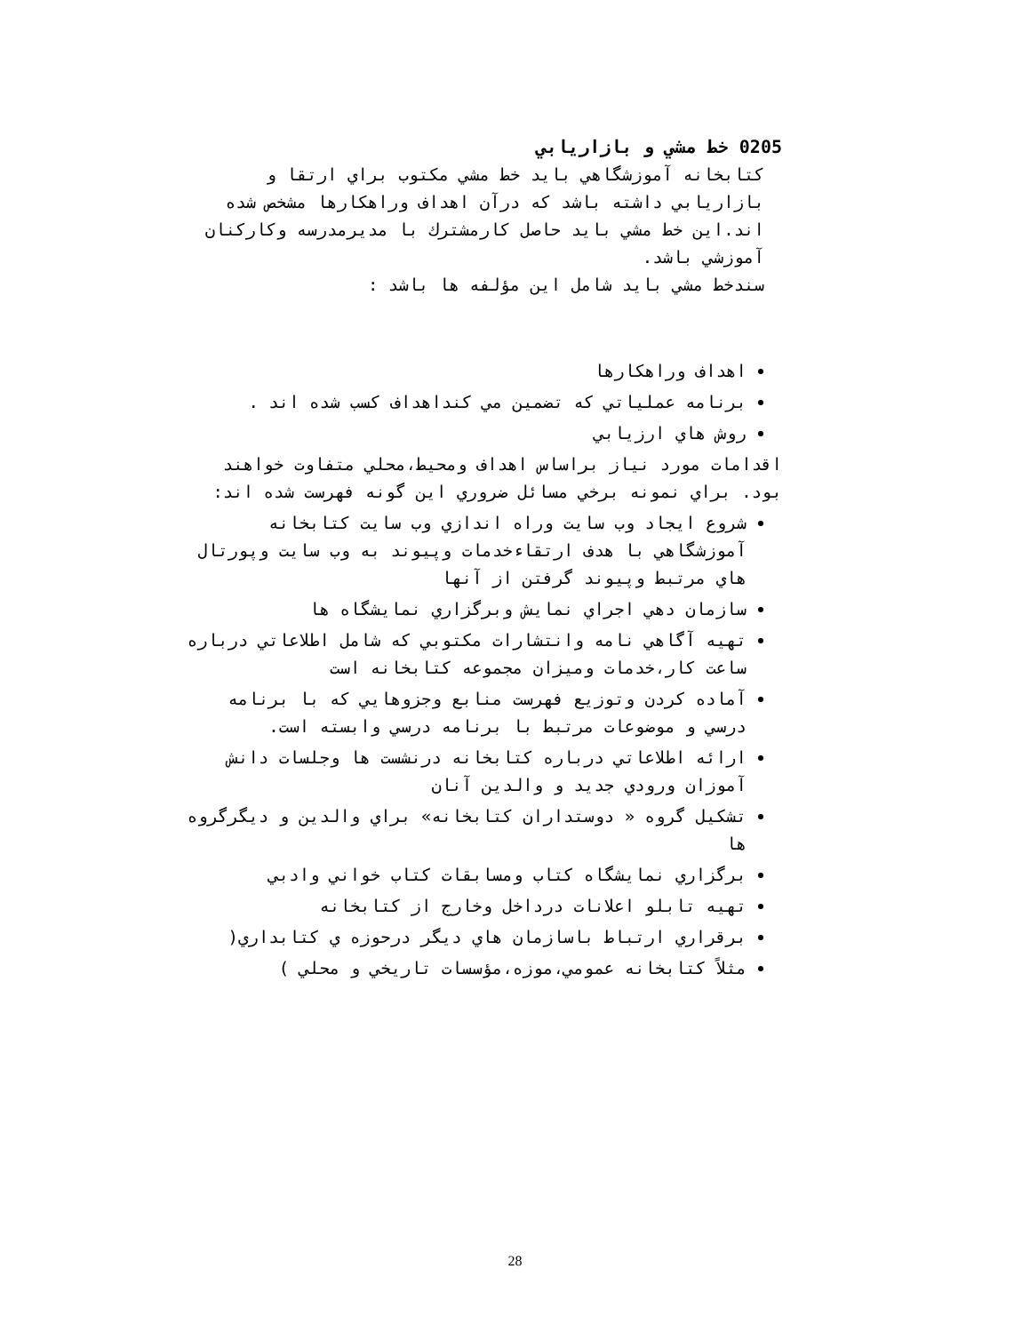0205 خط مشي و بازاريابي
كتابخانه آموزشگاهي بايد خط مشي مكتوب براي ارتقا و بازاريابي داشته باشد كه درآن اهداف وراهكارها مشخص شده اند.اين خط مشي بايد حاصل كارمشترك با مديرمدرسه وكاركنان آموزشي باشد.
سندخط مشي بايد شامل اين مؤلفه ها باشد :
اهداف وراهكارها
برنامه عملياتي كه تضمين مي كنداهداف كسب شده اند .
روش هاي ارزيابي
اقدامات مورد نياز براساس اهداف ومحيط،محلي متفاوت خواهند بود. براي نمونه برخي مسائل ضروري اين گونه فهرست شده اند:
شروع ايجاد وب سايت وراه اندازي وب سايت كتابخانه آموزشگاهي با هدف ارتقاءخدمات وپيوند به وب سايت وپورتال هاي مرتبط وپيوند گرفتن از آنها
سازمان دهي اجراي نمايش وبرگزاري نمايشگاه ها
تهيه آگاهي نامه وانتشارات مكتوبي كه شامل اطلاعاتي درباره ساعت كار،خدمات وميزان مجموعه كتابخانه است
آماده كردن وتوزيع فهرست منابع وجزوهايي كه با برنامه درسي و موضوعات مرتبط با برنامه درسي وابسته است.
ارائه اطلاعاتي درباره كتابخانه درنشست ها وجلسات دانش آموزان ورودي جديد و والدين آنان
تشكيل گروه « دوستداران كتابخانه» براي والدين و ديگرگروه ها
برگزاري نمايشگاه كتاب ومسابقات كتاب خواني وادبي
تهيه تابلو اعلانات درداخل وخارج از كتابخانه
برقراري ارتباط باسازمان هاي ديگر درحوزه ي كتابداري(
مثلاً كتابخانه عمومي،موزه،مؤسسات تاريخي و محلي )
28